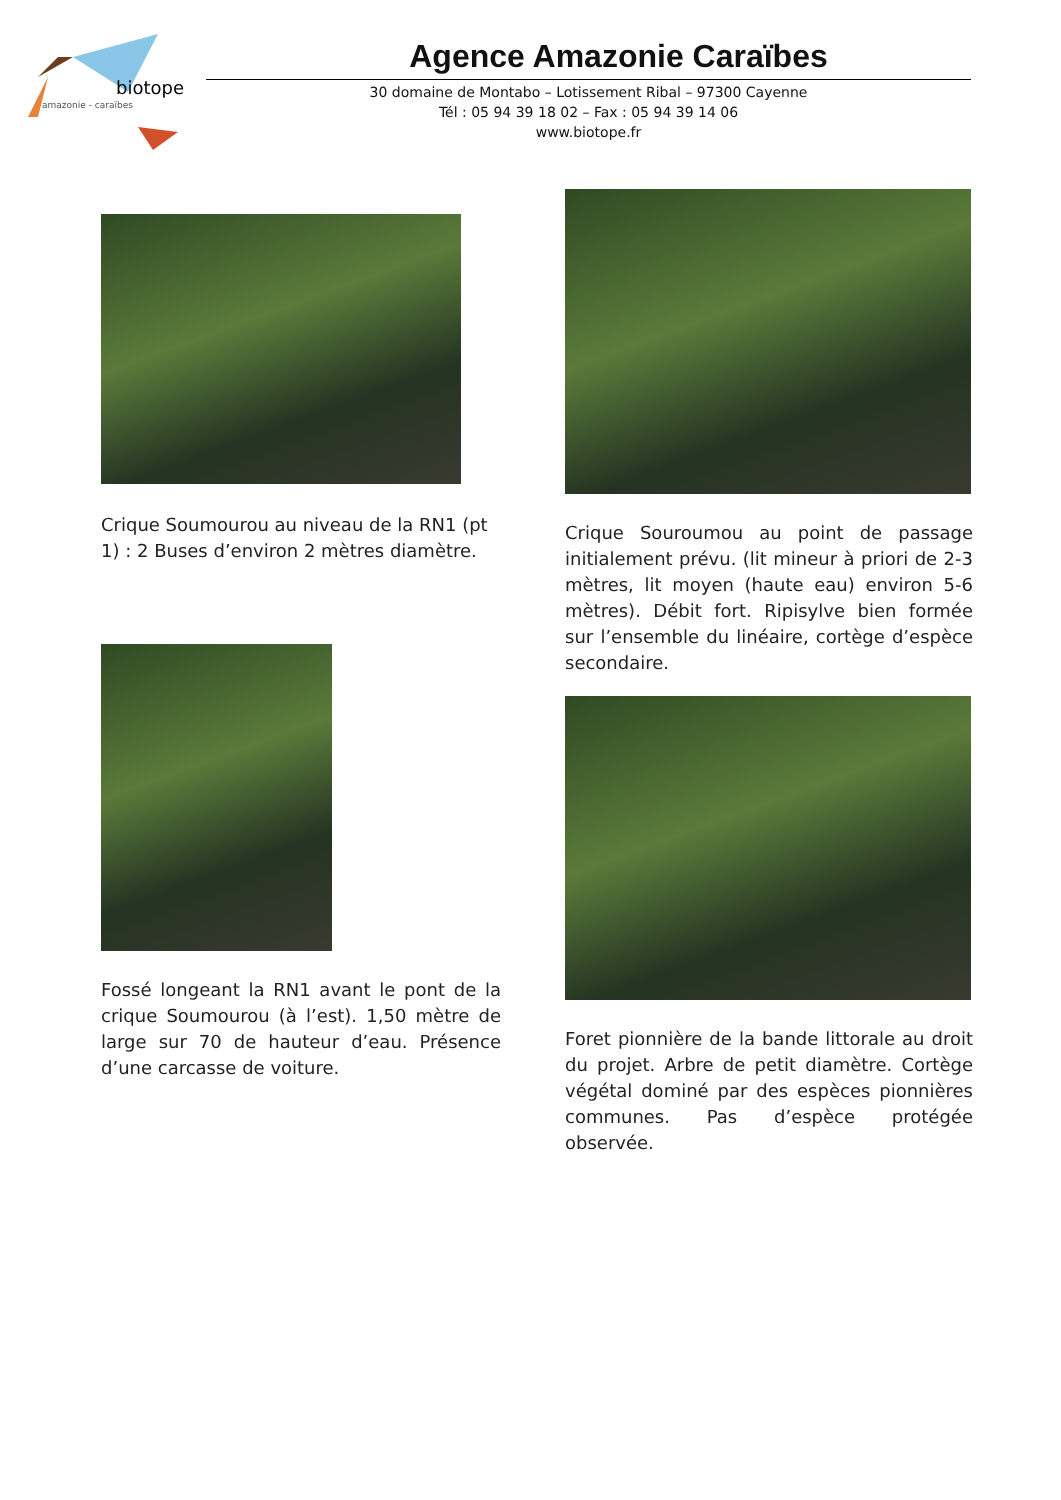biotope
amazonie - caraïbes
Agence Amazonie Caraïbes
30 domaine de Montabo – Lotissement Ribal – 97300 Cayenne
Tél : 05 94 39 18 02 – Fax : 05 94 39 14 06
www.biotope.fr
Crique Soumourou au niveau de la RN1 (pt 1) : 2 Buses d’environ 2 mètres diamètre.
Fossé longeant la RN1 avant le pont de la crique Soumourou (à l’est). 1,50 mètre de large sur 70 de hauteur d’eau. Présence d’une carcasse de voiture.
Crique Souroumou au point de passage initialement prévu. (lit mineur à priori de 2-3 mètres, lit moyen (haute eau) environ 5-6 mètres). Débit fort. Ripisylve bien formée sur l’ensemble du linéaire, cortège d’espèce secondaire.
Foret pionnière de la bande littorale au droit du projet. Arbre de petit diamètre. Cortège végétal dominé par des espèces pionnières communes. Pas d’espèce protégée observée.